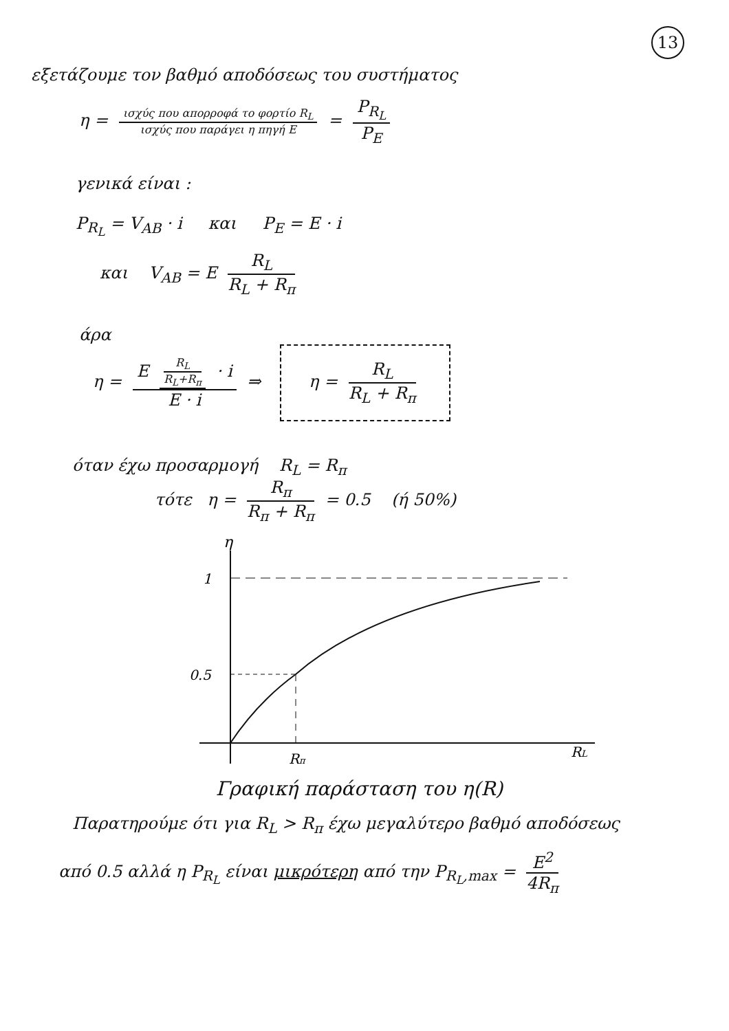13
εξετάζουμε τον βαθμό αποδόσεως του συστήματος
η = ισχύς που απορροφά το φορτίο R<sub>L</sub> ισχύς που παράγει η πηγή E = P<sub>R<sub>L</sub></sub> P<sub>E</sub>
γενικά είναι :
P<sub>R<sub>L</sub></sub> = V<sub>AB</sub> · i και P<sub>E</sub> = E · i
και V<sub>AB</sub> = E R<sub>L</sub> R<sub>L</sub> + R<sub>π</sub>
άρα
η = E R<sub>L</sub> R<sub>L</sub>+R<sub>π</sub> · i E · i ⇒ η = R<sub>L</sub> R<sub>L</sub> + R<sub>π</sub>
όταν έχω προσαρμογή R<sub>L</sub> = R<sub>π</sub>
τότε η = R<sub>π</sub> R<sub>π</sub> + R<sub>π</sub> = 0.5 (ή 50%)
η
RL
1
0.5
Rπ
Γραφική παράσταση του η(R)
Παρατηρούμε ότι για R<sub>L</sub> > R<sub>π</sub> έχω μεγαλύτερο βαθμό αποδόσεως
από 0.5 αλλά η P<sub>R<sub>L</sub></sub> είναι μικρότερη από την P<sub>R<sub>L</sub>,max</sub> = E<sup>2</sup> 4R<sub>π</sub>